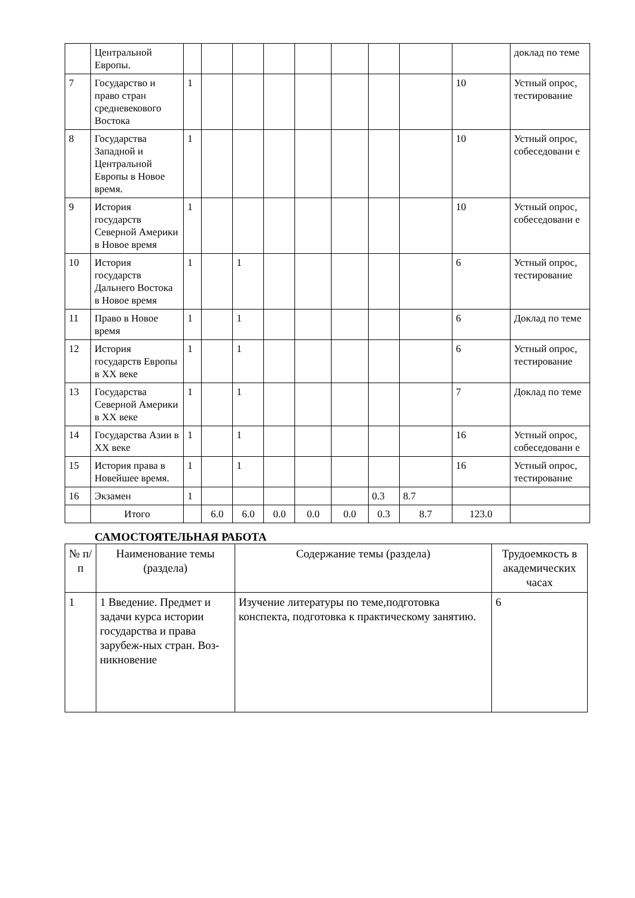| | Центральной Европы. | | | | | | | | | | доклад по теме |
| 7 | Государство и право стран средневекового Востока | 1 | | | | | | | | 10 | Устный опрос, тестирование |
| 8 | Государства Западной и Центральной Европы в Новое время. | 1 | | | | | | | | 10 | Устный опрос, собеседовани е |
| 9 | История государств Северной Америки в Новое время | 1 | | | | | | | | 10 | Устный опрос, собеседовани е |
| 10 | История государств Дальнего Востока в Новое время | 1 | | 1 | | | | | | 6 | Устный опрос, тестирование |
| 11 | Право в Новое время | 1 | | 1 | | | | | | 6 | Доклад по теме |
| 12 | История государств Европы в XX веке | 1 | | 1 | | | | | | 6 | Устный опрос, тестирование |
| 13 | Государства Северной Америки в XX веке | 1 | | 1 | | | | | | 7 | Доклад по теме |
| 14 | Государства Азии в XX веке | 1 | | 1 | | | | | | 16 | Устный опрос, собеседовани е |
| 15 | История права в Новейшее время. | 1 | | 1 | | | | | | 16 | Устный опрос, тестирование |
| 16 | Экзамен | 1 | | | | | | 0.3 | 8.7 | | |
| | Итого | | 6.0 | 6.0 | 0.0 | 0.0 | 0.0 | 0.3 | 8.7 | 123.0 | |
САМОСТОЯТЕЛЬНАЯ РАБОТА
| № п/п | Наименование темы (раздела) | Содержание темы (раздела) | Трудоемкость в академических часах |
| --- | --- | --- | --- |
| 1 | 1 Введение. Предмет и задачи курса истории государства и права зарубеж-ных стран. Воз-никновение | Изучение литературы по теме,подготовка конспекта, подготовка к практическому занятию. | 6 |